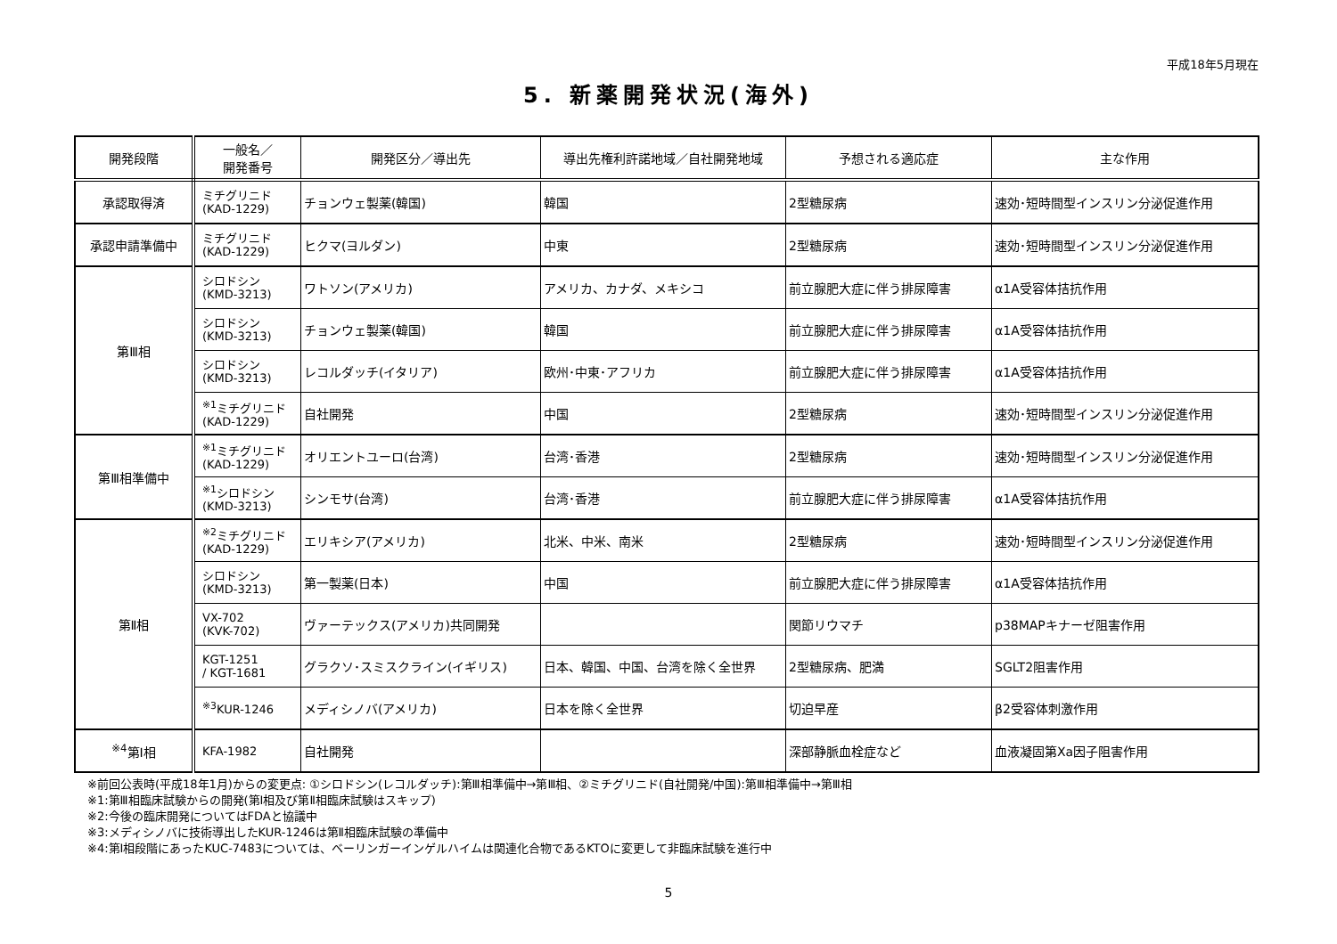平成18年5月現在
5. 新薬開発状況(海外)
| 開発段階 | 一般名／ 開発番号 | 開発区分／導出先 | 導出先権利許諾地域／自社開発地域 | 予想される適応症 | 主な作用 |
| --- | --- | --- | --- | --- | --- |
| 承認取得済 | ミチグリニド (KAD-1229) | チョンウェ製薬(韓国) | 韓国 | 2型糖尿病 | 速効･短時間型インスリン分泌促進作用 |
| 承認申請準備中 | ミチグリニド (KAD-1229) | ヒクマ(ヨルダン) | 中東 | 2型糖尿病 | 速効･短時間型インスリン分泌促進作用 |
| 第Ⅲ相 | シロドシン (KMD-3213) | ワトソン(アメリカ) | アメリカ、カナダ、メキシコ | 前立腺肥大症に伴う排尿障害 | α1A受容体拮抗作用 |
| | シロドシン (KMD-3213) | チョンウェ製薬(韓国) | 韓国 | 前立腺肥大症に伴う排尿障害 | α1A受容体拮抗作用 |
| | シロドシン (KMD-3213) | レコルダッチ(イタリア) | 欧州･中東･アフリカ | 前立腺肥大症に伴う排尿障害 | α1A受容体拮抗作用 |
| | <sup>※1</sup>ミチグリニド (KAD-1229) | 自社開発 | 中国 | 2型糖尿病 | 速効･短時間型インスリン分泌促進作用 |
| 第Ⅲ相準備中 | <sup>※1</sup>ミチグリニド (KAD-1229) | オリエントユーロ(台湾) | 台湾･香港 | 2型糖尿病 | 速効･短時間型インスリン分泌促進作用 |
| | <sup>※1</sup>シロドシン (KMD-3213) | シンモサ(台湾) | 台湾･香港 | 前立腺肥大症に伴う排尿障害 | α1A受容体拮抗作用 |
| 第Ⅱ相 | <sup>※2</sup>ミチグリニド (KAD-1229) | エリキシア(アメリカ) | 北米、中米、南米 | 2型糖尿病 | 速効･短時間型インスリン分泌促進作用 |
| | シロドシン (KMD-3213) | 第一製薬(日本) | 中国 | 前立腺肥大症に伴う排尿障害 | α1A受容体拮抗作用 |
| | VX-702 (KVK-702) | ヴァーテックス(アメリカ)共同開発 | | 関節リウマチ | p38MAPキナーゼ阻害作用 |
| | KGT-1251 / KGT-1681 | グラクソ･スミスクライン(イギリス) | 日本、韓国、中国、台湾を除く全世界 | 2型糖尿病、肥満 | SGLT2阻害作用 |
| | <sup>※3</sup>KUR-1246 | メディシノバ(アメリカ) | 日本を除く全世界 | 切迫早産 | β2受容体刺激作用 |
| <sup>※4</sup>第Ⅰ相 | KFA-1982 | 自社開発 | | 深部静脈血栓症など | 血液凝固第Xa因子阻害作用 |
※前回公表時(平成18年1月)からの変更点: ①シロドシン(レコルダッチ):第Ⅲ相準備中→第Ⅲ相、②ミチグリニド(自社開発/中国):第Ⅲ相準備中→第Ⅲ相
※1:第Ⅲ相臨床試験からの開発(第Ⅰ相及び第Ⅱ相臨床試験はスキップ)
※2:今後の臨床開発についてはFDAと協議中
※3:メディシノバに技術導出したKUR-1246は第Ⅱ相臨床試験の準備中
※4:第Ⅰ相段階にあったKUC-7483については、ベーリンガーインゲルハイムは関連化合物であるKTOに変更して非臨床試験を進行中
5